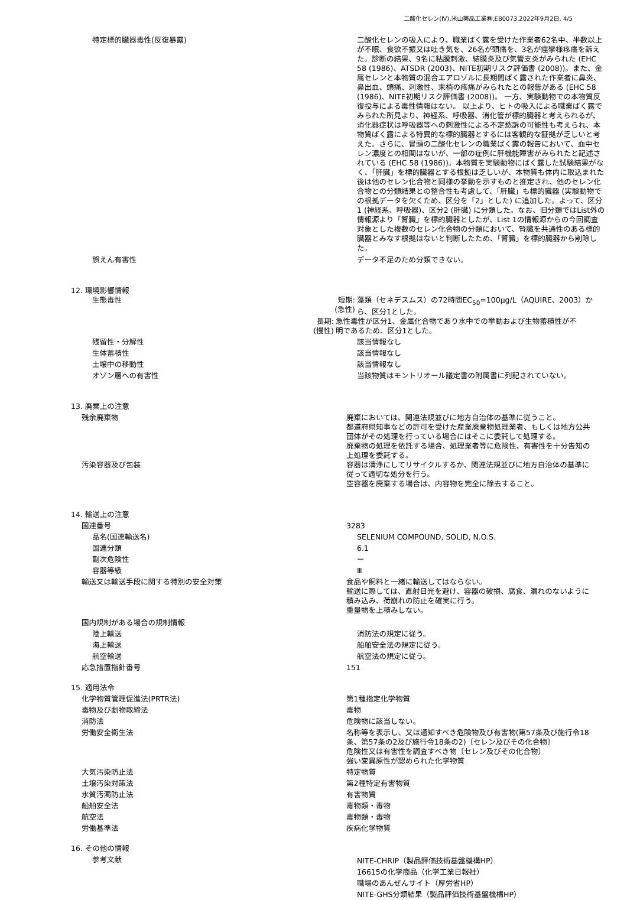二酸化セレン(Ⅳ),米山薬品工業㈱,EB0073,2022年9月2日, 4/5
特定標的臓器毒性(反復暴露) 二酸化セレンの吸入により、職業ばく露を受けた作業者62名中、半数以上が不眠、食欲不振又は吐き気を、26名が頭痛を、3名が痙攣様疼痛を訴えた。診断の結果、9名に粘膜刺激、結膜炎及び気管支炎がみられた (EHC 58 (1986)、ATSDR (2003)、NITE初期リスク評価書 (2008))。また、金属セレンと本物質の混合エアロゾルに長期間ばく露された作業者に鼻炎、鼻出血、頭痛、刺激性、末梢の疼痛がみられたとの報告がある (EHC 58 (1986)、NITE初期リスク評価書 (2008))。 一方、実験動物での本物質反復投与による毒性情報はない。 以上より、ヒトの吸入による職業ばく露でみられた所見より、神経系、呼吸器、消化管が標的臓器と考えられるが、消化器症状は呼吸器等への刺激性による不定愁訴の可能性も考えられ、本物質ばく露による特異的な標的臓器とするには客観的な証拠が乏しいと考えた。さらに、冒頭の二酸化セレンの職業ばく露の報告において、血中セレン濃度との相関はないが、一部の症例に肝機能障害がみられたと記述されている (EHC 58 (1986))。本物質を実験動物にばく露した試験結果がなく、「肝臓」を標的臓器とする根拠は乏しいが、本物質も体内に取込まれた後は他のセレン化合物と同様の挙動を示すものと推定され、他のセレン化合物との分類結果との整合性も考慮して、「肝臓」も標的臓器 (実験動物での根拠データを欠くため、区分を「2」とした) に追加した。よって、区分1 (神経系、呼吸器)、区分2 (肝臓) に分類した。なお、旧分類ではList外の情報源より「腎臓」を標的臓器としたが、List 1の情報源からの今回調査対象とした複数のセレン化合物の分類において、腎臓を共通性のある標的臓器とみなす根拠はないと判断したため、「腎臓」を標的臓器から削除した。
誤えん有害性 データ不足のため分類できない。
12. 環境影響情報
生態毒性 短期:
(急性)
藻類（セネデスムス）の72時間EC<sub>50</sub>=100μg/L（AQUIRE、2003）から、区分1とした。
長期:
(慢性)
急性毒性が区分1、金属化合物であり水中での挙動および生物蓄積性が不明であるため、区分1とした。
残留性・分解性 該当情報なし
生体蓄積性 該当情報なし
土壌中の移動性 該当情報なし
オゾン層への有害性 当該物質はモントリオール議定書の附属書に列記されていない。
13. 廃棄上の注意
残余廃棄物 廃棄においては、関連法規並びに地方自治体の基準に従うこと。
都道府県知事などの許可を受けた産業廃棄物処理業者、もしくは地方公共団体がその処理を行っている場合にはそこに委託して処理する。
廃棄物の処理を依託する場合、処理業者等に危険性、有害性を十分告知の上処理を委託する。
汚染容器及び包装 容器は清浄にしてリサイクルするか、関連法規並びに地方自治体の基準に従って適切な処分を行う。
空容器を廃棄する場合は、内容物を完全に除去すること。
14. 輸送上の注意
国連番号 3283
品名(国連輸送名) SELENIUM COMPOUND, SOLID, N.O.S.
国連分類 6.1
副次危険性 ー
容器等級 Ⅲ
輸送又は輸送手段に関する特別の安全対策 食品や飼料と一緒に輸送してはならない。
輸送に際しては、直射日光を避け、容器の破損、腐食、漏れのないように積み込み、荷崩れの防止を確実に行う。
重量物を上積みしない。
国内規制がある場合の規制情報
陸上輸送 消防法の規定に従う。
海上輸送 船舶安全法の規定に従う。
航空輸送 航空法の規定に従う。
応急措置指針番号 151
15. 適用法令
化学物質管理促進法(PRTR法) 第1種指定化学物質
毒物及び劇物取締法 毒物
消防法 危険物に該当しない。
労働安全衛生法 名称等を表示し、又は通知すべき危険物及び有害物(第57条及び施行令18条、第57条の2及び施行令18条の2)〔セレン及びその化合物〕
危険性又は有害性を調査すべき物〔セレン及びその化合物〕
強い変異原性が認められた化学物質
大気汚染防止法 特定物質
土壌汚染対策法 第2種特定有害物質
水質汚濁防止法 有害物質
船舶安全法 毒物類・毒物
航空法 毒物類・毒物
労働基準法 疾病化学物質
16. その他の情報
参考文献
NITE-CHRIP（製品評価技術基盤機構HP）
16615の化学商品（化学工業日報社）
職場のあんぜんサイト（厚労省HP）
NITE-GHS分類結果（製品評価技術基盤機構HP）